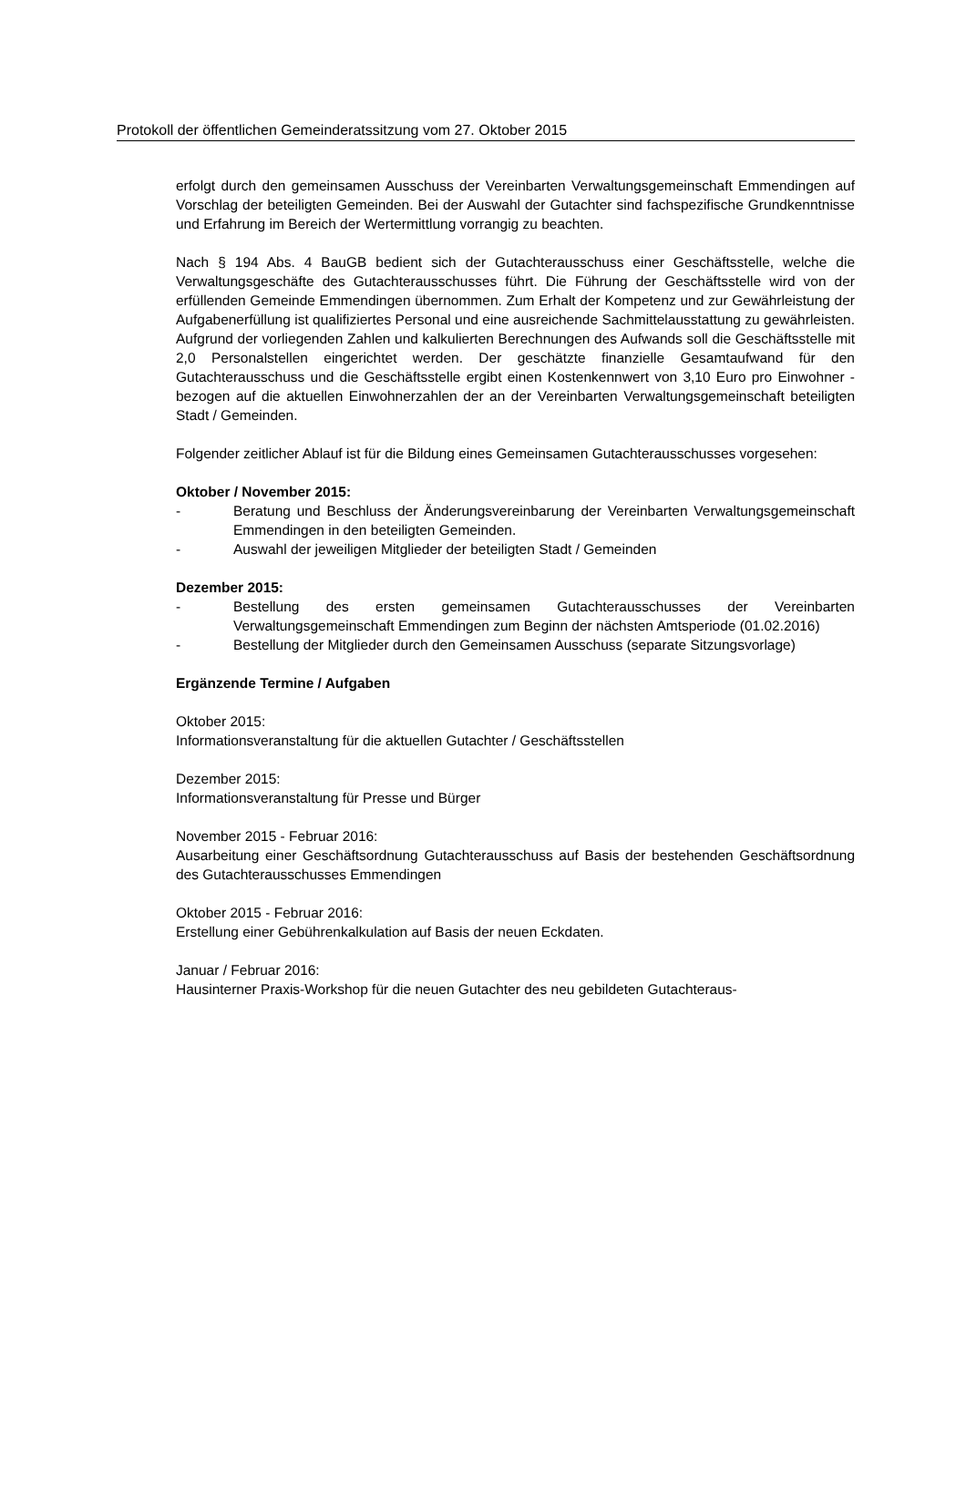Protokoll der öffentlichen Gemeinderatssitzung vom 27. Oktober 2015
erfolgt durch den gemeinsamen Ausschuss der Vereinbarten Verwaltungsgemeinschaft Emmendingen auf Vorschlag der beteiligten Gemeinden. Bei der Auswahl der Gutachter sind fachspezifische Grundkenntnisse und Erfahrung im Bereich der Wertermittlung vorrangig zu beachten.
Nach § 194 Abs. 4 BauGB bedient sich der Gutachterausschuss einer Geschäftsstelle, welche die Verwaltungsgeschäfte des Gutachterausschusses führt. Die Führung der Geschäftsstelle wird von der erfüllenden Gemeinde Emmendingen übernommen. Zum Erhalt der Kompetenz und zur Gewährleistung der Aufgabenerfüllung ist qualifiziertes Personal und eine ausreichende Sachmittelausstattung zu gewährleisten. Aufgrund der vorliegenden Zahlen und kalkulierten Berechnungen des Aufwands soll die Geschäftsstelle mit 2,0 Personalstellen eingerichtet werden. Der geschätzte finanzielle Gesamtaufwand für den Gutachterausschuss und die Geschäftsstelle ergibt einen Kostenkennwert von 3,10 Euro pro Einwohner - bezogen auf die aktuellen Einwohnerzahlen der an der Vereinbarten Verwaltungsgemeinschaft beteiligten Stadt / Gemeinden.
Folgender zeitlicher Ablauf ist für die Bildung eines Gemeinsamen Gutachterausschusses vorgesehen:
Oktober / November 2015:
- Beratung und Beschluss der Änderungsvereinbarung der Vereinbarten Verwaltungsgemeinschaft Emmendingen in den beteiligten Gemeinden.
- Auswahl der jeweiligen Mitglieder der beteiligten Stadt / Gemeinden
Dezember 2015:
- Bestellung des ersten gemeinsamen Gutachterausschusses der Vereinbarten Verwaltungsgemeinschaft Emmendingen zum Beginn der nächsten Amtsperiode (01.02.2016)
- Bestellung der Mitglieder durch den Gemeinsamen Ausschuss (separate Sitzungsvorlage)
Ergänzende Termine / Aufgaben
Oktober 2015:
Informationsveranstaltung für die aktuellen Gutachter / Geschäftsstellen
Dezember 2015:
Informationsveranstaltung für Presse und Bürger
November 2015 - Februar 2016:
Ausarbeitung einer Geschäftsordnung Gutachterausschuss auf Basis der bestehenden Geschäftsordnung des Gutachterausschusses Emmendingen
Oktober 2015 - Februar 2016:
Erstellung einer Gebührenkalkulation auf Basis der neuen Eckdaten.
Januar / Februar 2016:
Hausinterner Praxis-Workshop für die neuen Gutachter des neu gebildeten Gutachteraus-